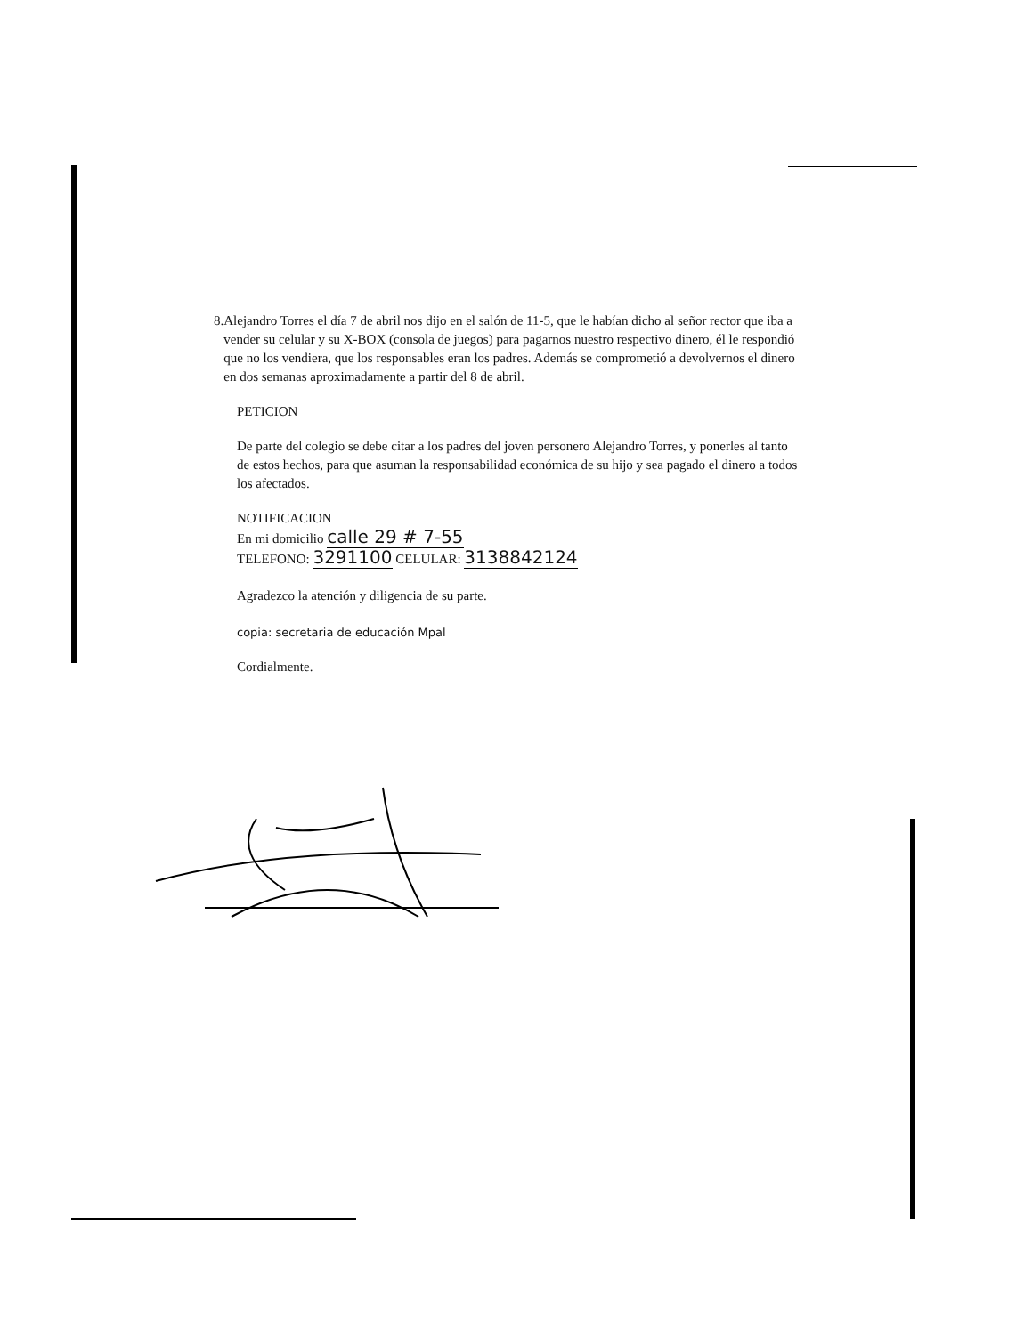8. Alejandro Torres el día 7 de abril nos dijo en el salón de 11-5, que le habían dicho al señor rector que iba a vender su celular y su X-BOX (consola de juegos) para pagarnos nuestro respectivo dinero, él le respondió que no los vendiera, que los responsables eran los padres. Además se comprometió a devolvernos el dinero en dos semanas aproximadamente a partir del 8 de abril.
PETICION
De parte del colegio se debe citar a los padres del joven personero Alejandro Torres, y ponerles al tanto de estos hechos, para que asuman la responsabilidad económica de su hijo y sea pagado el dinero a todos los afectados.
NOTIFICACION
En mi domicilio calle 29 # 7-55
TELEFONO: 3291100 CELULAR: 3138842124
Agradezco la atención y diligencia de su parte.
copia: secretaria de educación Mpal
Cordialmente.